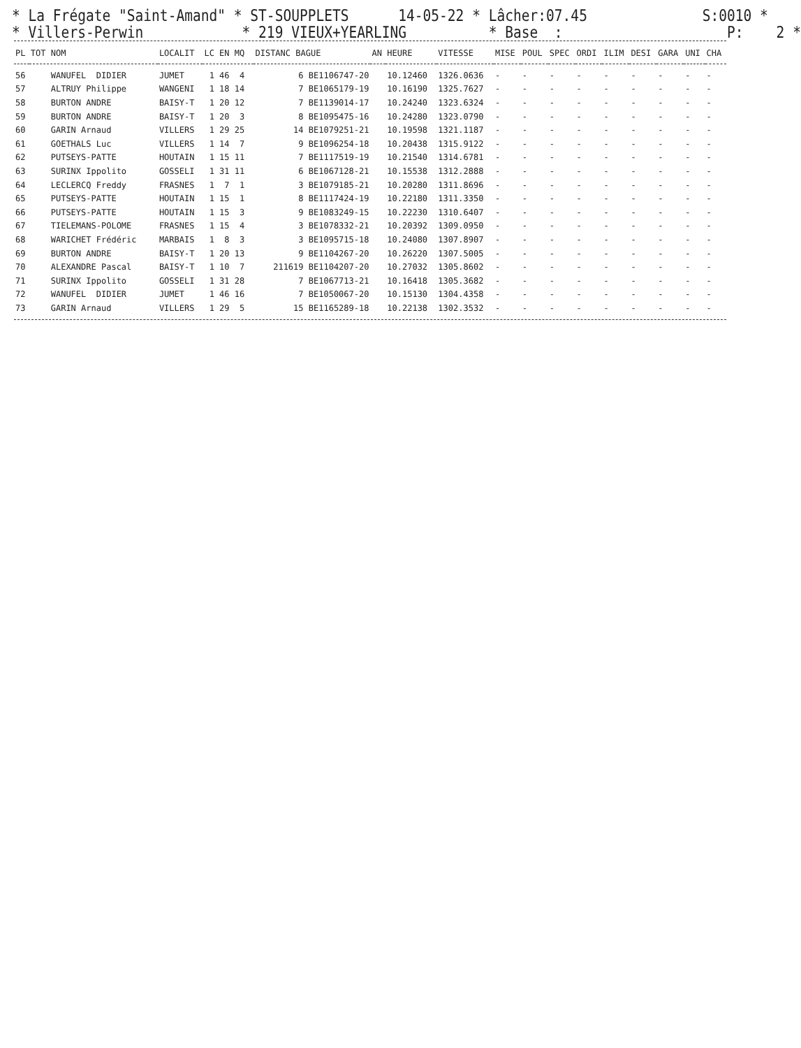* La Frégate "Saint-Amand" * ST-SOUPPLETS 14-05-22 * Lâcher:07.45 S:0010 * * Villers-Perwin * 219 VIEUX+YEARLING * Base : P: 2 *
| PL | TOT NOM | LOCALIT | LC EN MQ | DISTANC BAGUE | AN | HEURE | VITESSE | MISE | POUL | SPEC | ORDI | ILIM | DESI | GARA | UNI | CHA |
| --- | --- | --- | --- | --- | --- | --- | --- | --- | --- | --- | --- | --- | --- | --- | --- | --- |
| 56 | WANUFEL DIDIER | JUMET | 1 46 4 | 6 BE1106747-20 | | 10.12460 | 1326.0636 | - | - | - | - | - | - | - | - | - |
| 57 | ALTRUY Philippe | WANGENI | 1 18 14 | 7 BE1065179-19 | | 10.16190 | 1325.7627 | - | - | - | - | - | - | - | - | - |
| 58 | BURTON ANDRE | BAISY-T | 1 20 12 | 7 BE1139014-17 | | 10.24240 | 1323.6324 | - | - | - | - | - | - | - | - | - |
| 59 | BURTON ANDRE | BAISY-T | 1 20 3 | 8 BE1095475-16 | | 10.24280 | 1323.0790 | - | - | - | - | - | - | - | - | - |
| 60 | GARIN Arnaud | VILLERS | 1 29 25 | 14 BE1079251-21 | | 10.19598 | 1321.1187 | - | - | - | - | - | - | - | - | - |
| 61 | GOETHALS Luc | VILLERS | 1 14 7 | 9 BE1096254-18 | | 10.20438 | 1315.9122 | - | - | - | - | - | - | - | - | - |
| 62 | PUTSEYS-PATTE | HOUTAIN | 1 15 11 | 7 BE1117519-19 | | 10.21540 | 1314.6781 | - | - | - | - | - | - | - | - | - |
| 63 | SURINX Ippolito | GOSSELI | 1 31 11 | 6 BE1067128-21 | | 10.15538 | 1312.2888 | - | - | - | - | - | - | - | - | - |
| 64 | LECLERCQ Freddy | FRASNES | 1 7 1 | 3 BE1079185-21 | | 10.20280 | 1311.8696 | - | - | - | - | - | - | - | - | - |
| 65 | PUTSEYS-PATTE | HOUTAIN | 1 15 1 | 8 BE1117424-19 | | 10.22180 | 1311.3350 | - | - | - | - | - | - | - | - | - |
| 66 | PUTSEYS-PATTE | HOUTAIN | 1 15 3 | 9 BE1083249-15 | | 10.22230 | 1310.6407 | - | - | - | - | - | - | - | - | - |
| 67 | TIELEMANS-POLOME | FRASNES | 1 15 4 | 3 BE1078332-21 | | 10.20392 | 1309.0950 | - | - | - | - | - | - | - | - | - |
| 68 | WARICHET Frédéric | MARBAIS | 1 8 3 | 3 BE1095715-18 | | 10.24080 | 1307.8907 | - | - | - | - | - | - | - | - | - |
| 69 | BURTON ANDRE | BAISY-T | 1 20 13 | 9 BE1104267-20 | | 10.26220 | 1307.5005 | - | - | - | - | - | - | - | - | - |
| 70 | ALEXANDRE Pascal | BAISY-T | 1 10 7 | 211619 BE1104207-20 | | 10.27032 | 1305.8602 | - | - | - | - | - | - | - | - | - |
| 71 | SURINX Ippolito | GOSSELI | 1 31 28 | 7 BE1067713-21 | | 10.16418 | 1305.3682 | - | - | - | - | - | - | - | - | - |
| 72 | WANUFEL DIDIER | JUMET | 1 46 16 | 7 BE1050067-20 | | 10.15130 | 1304.4358 | - | - | - | - | - | - | - | - | - |
| 73 | GARIN Arnaud | VILLERS | 1 29 5 | 15 BE1165289-18 | | 10.22138 | 1302.3532 | - | - | - | - | - | - | - | - | - |